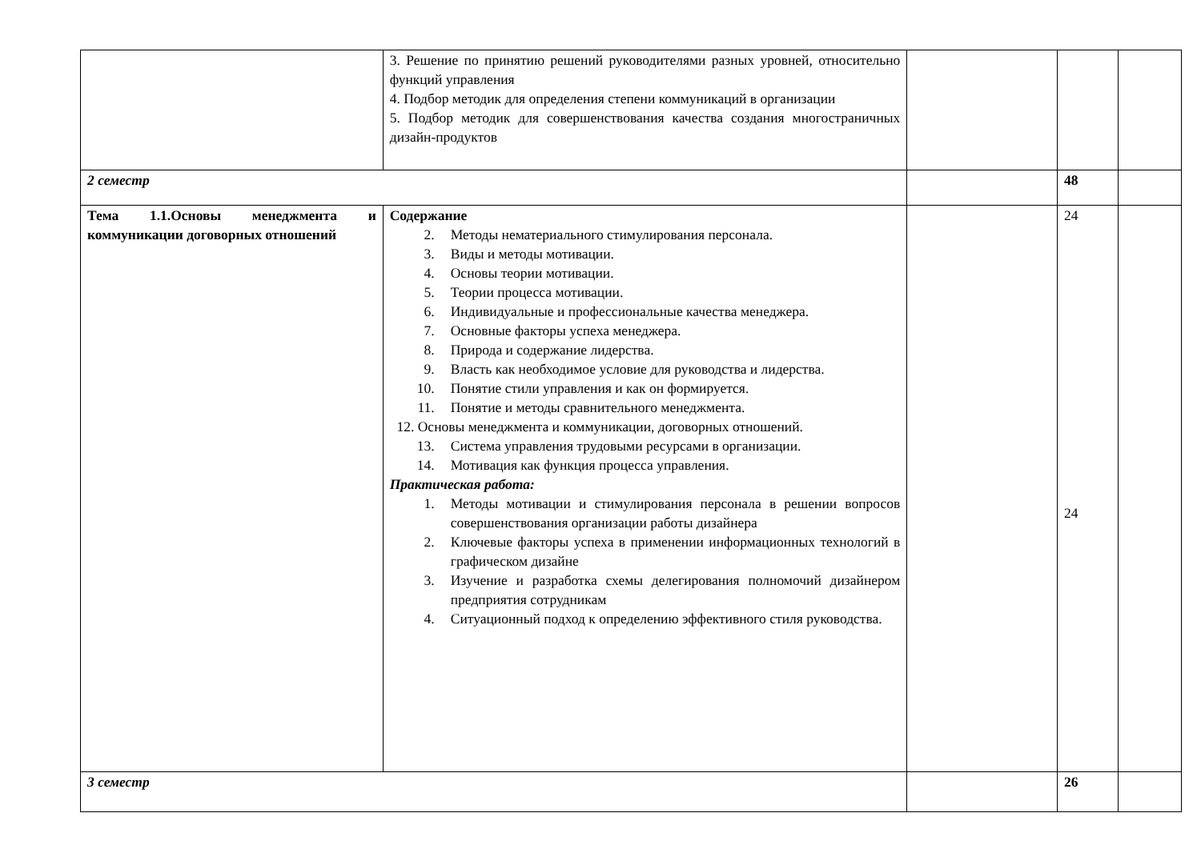| | 3. Решение по принятию решений руководителями разных уровней, относительно функций управления 4. Подбор методик для определения степени коммуникаций в организации 5. Подбор методик для совершенствования качества создания многостраничных дизайн-продуктов | | | |
| 2 семестр | | | 48 | |
| Тема 1.1.Основы менеджмента и коммуникации договорных отношений | Содержание 2. Методы нематериального стимулирования персонала. 3. Виды и методы мотивации. 4. Основы теории мотивации. 5. Теории процесса мотивации. 6. Индивидуальные и профессиональные качества менеджера. 7. Основные факторы успеха менеджера. 8. Природа и содержание лидерства. 9. Власть как необходимое условие для руководства и лидерства. 10. Понятие стили управления и как он формируется. 11. Понятие и методы сравнительного менеджмента. 12. Основы менеджмента и коммуникации, договорных отношений. 13. Система управления трудовыми ресурсами в организации. 14. Мотивация как функция процесса управления. Практическая работа: 1. Методы мотивации и стимулирования персонала в решении вопросов совершенствования организации работы дизайнера 2. Ключевые факторы успеха в применении информационных технологий в графическом дизайне 3. Изучение и разработка схемы делегирования полномочий дизайнером предприятия сотрудникам 4. Ситуационный подход к определению эффективного стиля руководства. | | 24 24 | |
| 3 семестр | | | 26 | |